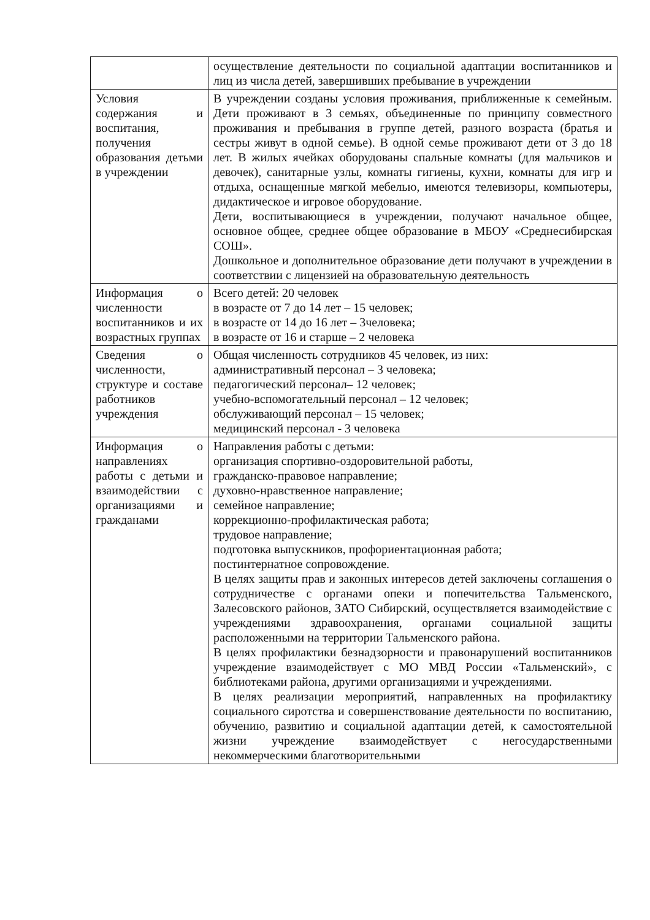| | осуществление деятельности по социальной адаптации воспитанников и лиц из числа детей, завершивших пребывание в учреждении |
| Условия содержания и воспитания, получения образования детьми в учреждении | В учреждении созданы условия проживания, приближенные к семейным. Дети проживают в 3 семьях, объединенные по принципу совместного проживания и пребывания в группе детей, разного возраста (братья и сестры живут в одной семье). В одной семье проживают дети от 3 до 18 лет. В жилых ячейках оборудованы спальные комнаты (для мальчиков и девочек), санитарные узлы, комнаты гигиены, кухни, комнаты для игр и отдыха, оснащенные мягкой мебелью, имеются телевизоры, компьютеры, дидактическое и игровое оборудование. Дети, воспитывающиеся в учреждении, получают начальное общее, основное общее, среднее общее образование в МБОУ «Среднесибирская СОШ». Дошкольное и дополнительное образование дети получают в учреждении в соответствии с лицензией на образовательную деятельность |
| Информация о численности воспитанников и их возрастных группах | Всего детей: 20 человек в возрасте от 7 до 14 лет – 15 человек; в возрасте от 14 до 16 лет – 3человека; в возрасте от 16 и старше – 2 человека |
| Сведения о численности, структуре и составе работников учреждения | Общая численность сотрудников 45 человек, из них: административный персонал – 3 человека; педагогический персонал– 12 человек; учебно-вспомогательный персонал – 12 человек; обслуживающий персонал – 15 человек; медицинский персонал - 3 человека |
| Информация о направлениях работы с детьми и взаимодействии с организациями и гражданами | Направления работы с детьми: организация спортивно-оздоровительной работы, гражданско-правовое направление; духовно-нравственное направление; семейное направление; коррекционно-профилактическая работа; трудовое направление; подготовка выпускников, профориентационная работа; постинтернатное сопровождение. В целях защиты прав и законных интересов детей заключены соглашения о сотрудничестве с органами опеки и попечительства Тальменского, Залесовского районов, ЗАТО Сибирский, осуществляется взаимодействие с учреждениями здравоохранения, органами социальной защиты расположенными на территории Тальменского района. В целях профилактики безнадзорности и правонарушений воспитанников учреждение взаимодействует с МО МВД России «Тальменский», с библиотеками района, другими организациями и учреждениями. В целях реализации мероприятий, направленных на профилактику социального сиротства и совершенствование деятельности по воспитанию, обучению, развитию и социальной адаптации детей, к самостоятельной жизни учреждение взаимодействует с негосударственными некоммерческими благотворительными |